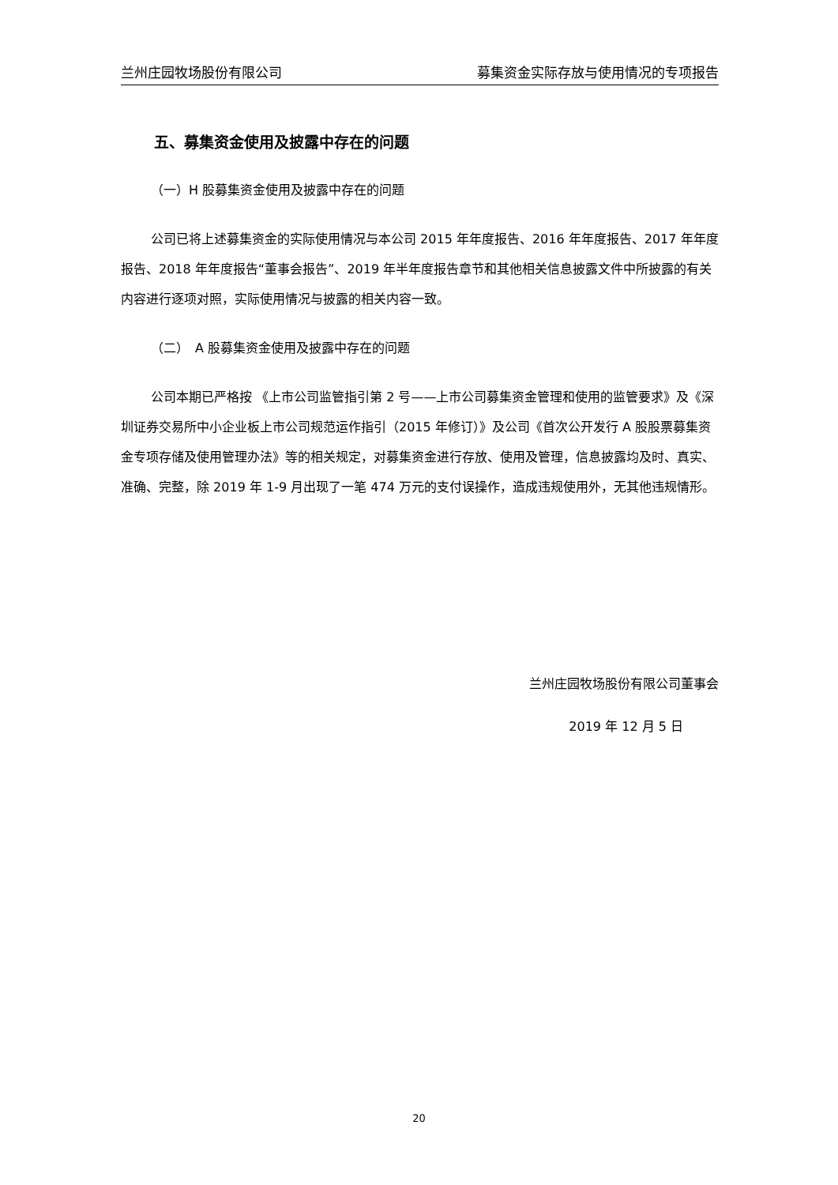兰州庄园牧场股份有限公司 募集资金实际存放与使用情况的专项报告
五、募集资金使用及披露中存在的问题
（一）H 股募集资金使用及披露中存在的问题
公司已将上述募集资金的实际使用情况与本公司 2015 年年度报告、2016 年年度报告、2017 年年度报告、2018 年年度报告“董事会报告”、2019 年半年度报告章节和其他相关信息披露文件中所披露的有关内容进行逐项对照，实际使用情况与披露的相关内容一致。
（二）　A 股募集资金使用及披露中存在的问题
公司本期已严格按 《上市公司监管指引第 2 号——上市公司募集资金管理和使用的监管要求》及《深圳证券交易所中小企业板上市公司规范运作指引（2015 年修订）》及公司《首次公开发行 A 股股票募集资金专项存储及使用管理办法》等的相关规定，对募集资金进行存放、使用及管理，信息披露均及时、真实、准确、完整，除 2019 年 1-9 月出现了一笔 474 万元的支付误操作，造成违规使用外，无其他违规情形。
兰州庄园牧场股份有限公司董事会
2019 年 12 月 5 日
20